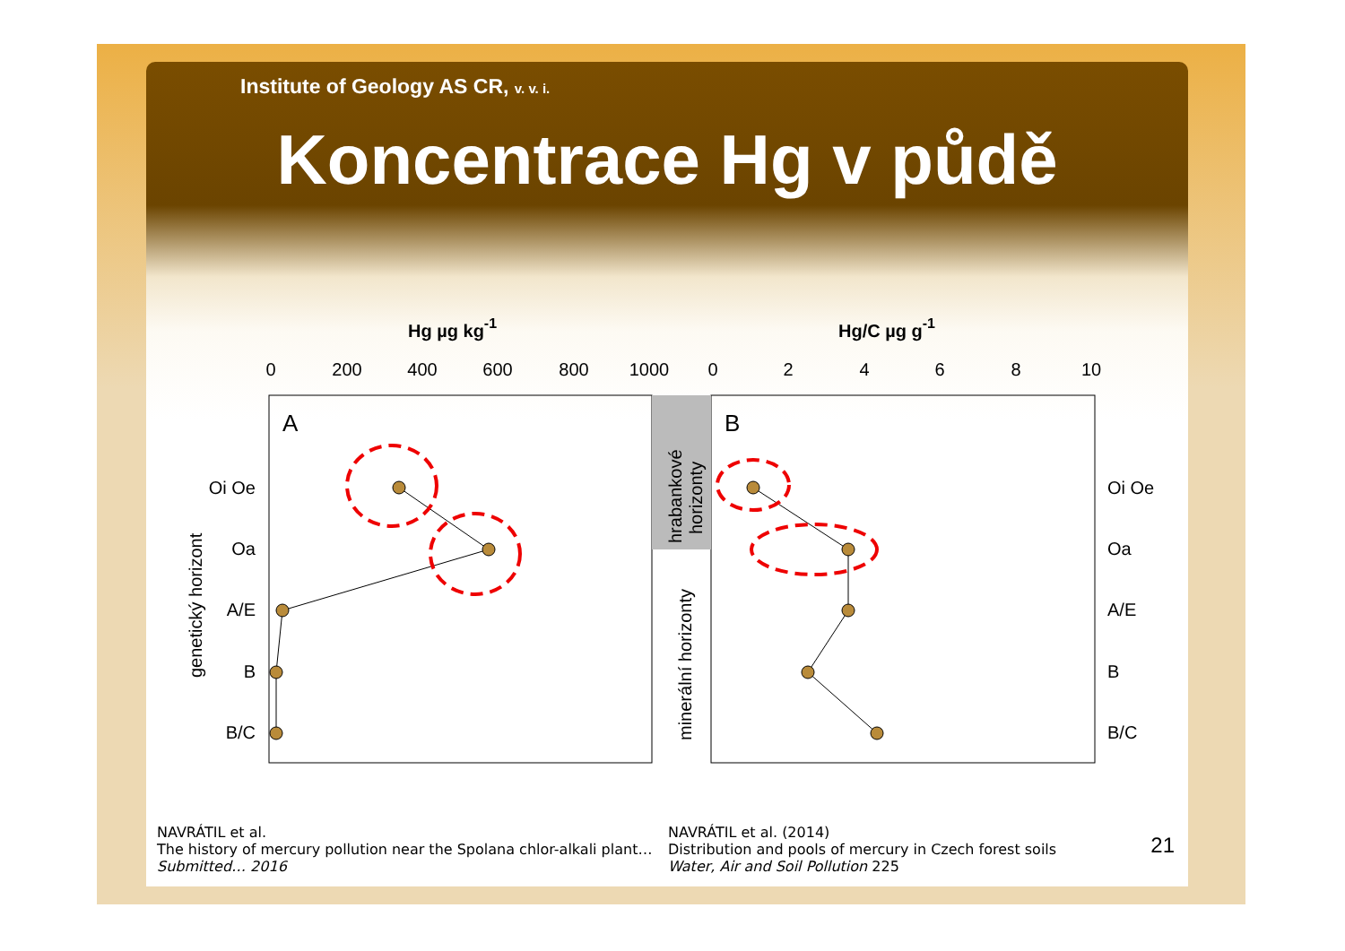Institute of Geology AS CR, v. v. i.
Koncentrace Hg v půdě
Hg µg kg-1
Hg/C µg g-1
0
200
400
600
800
1000
0
2
4
6
8
10
A
B
Oi Oe
Oa
A/E
B
B/C
Oi Oe
Oa
A/E
B
B/C
genetický horizont
hrabankové
horizonty
minerální horizonty
NAVRÁTIL et al.
The history of mercury pollution near the Spolana chlor-alkali plant…
Submitted… 2016
NAVRÁTIL et al. (2014)
Distribution and pools of mercury in Czech forest soils
Water, Air and Soil Pollution 225
21